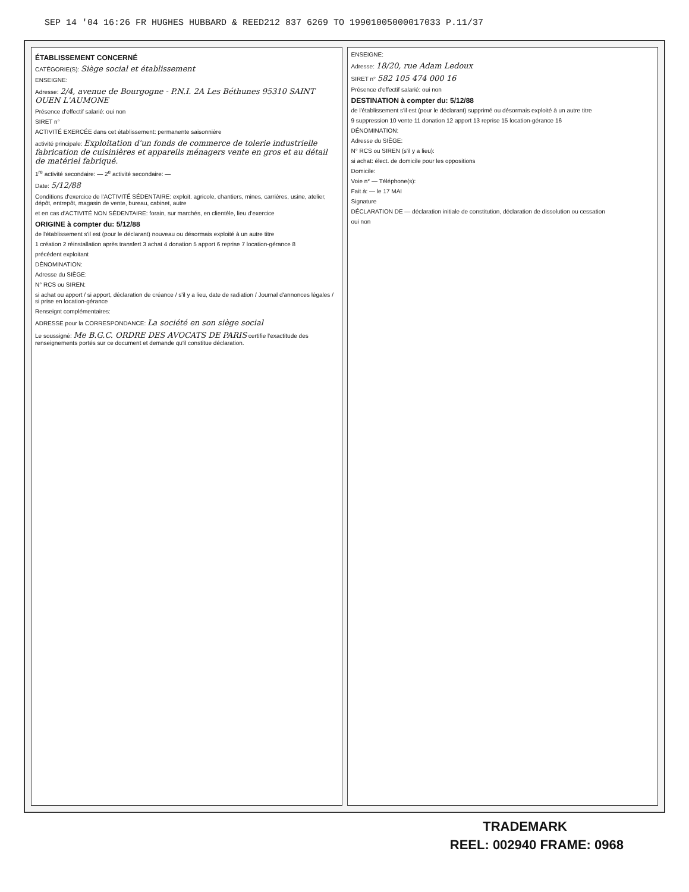SEP 14 '04 16:26 FR HUGHES HUBBARD & REED212 837 6269 TO 19901005000017033 P.11/37
ÉTABLISSEMENT CONCERNÉ
CATÉGORIE(S): Siège social et établissement
ENSEIGNE:
Adresse: 2/4, avenue de Bourgogne - P.N.I. 2A Les Béthunes 95310 SAINT OUEN L'AUMONE
Présence d'effectif salarié: oui non
SIRET n°
ACTIVITÉ EXERCÉE dans cet établissement: permanente saisonnière
activité principale: Exploitation d'un fonds de commerce de tolerie industrielle fabrication de cuisinières et appareils ménagers vente en gros et au détail de matériel fabriqué.
1<sup>re</sup> activité secondaire: — 2<sup>e</sup> activité secondaire: —
Date: 5/12/88
Conditions d'exercice de l'ACTIVITÉ SÉDENTAIRE: exploit. agricole, chantiers, mines, carrières, usine, atelier, dépôt, entrepôt, magasin de vente, bureau, cabinet, autre
et en cas d'ACTIVITÉ NON SÉDENTAIRE: forain, sur marchés, en clientèle, lieu d'exercice
ORIGINE à compter du: 5/12/88
de l'établissement s'il est (pour le déclarant) nouveau ou désormais exploité à un autre titre
1 création 2 réinstallation après transfert 3 achat 4 donation 5 apport 6 reprise 7 location-gérance 8
précédent exploitant
DÉNOMINATION:
Adresse du SIÈGE:
N° RCS ou SIREN:
si achat ou apport / si apport, déclaration de créance / s'il y a lieu, date de radiation / Journal d'annonces légales / si prise en location-gérance
Renseignt complémentaires:
ADRESSE pour la CORRESPONDANCE: La société en son siège social
Le soussigné: Me B.G.C. ORDRE DES AVOCATS DE PARIS certifie l'exactitude des renseignements portés sur ce document et demande qu'il constitue déclaration.
ENSEIGNE:
Adresse: 18/20, rue Adam Ledoux
SIRET n° 582 105 474 000 16
Présence d'effectif salarié: oui non
DESTINATION à compter du: 5/12/88
de l'établissement s'il est (pour le déclarant) supprimé ou désormais exploité à un autre titre
9 suppression 10 vente 11 donation 12 apport 13 reprise 15 location-gérance 16
DÉNOMINATION:
Adresse du SIÈGE:
N° RCS ou SIREN (s'il y a lieu):
si achat: élect. de domicile pour les oppositions
Domicile:
Voie n° — Téléphone(s):
Fait à: — le 17 MAI
Signature
DÉCLARATION DE — déclaration initiale de constitution, déclaration de dissolution ou cessation
oui non
TRADEMARK
REEL: 002940 FRAME: 0968